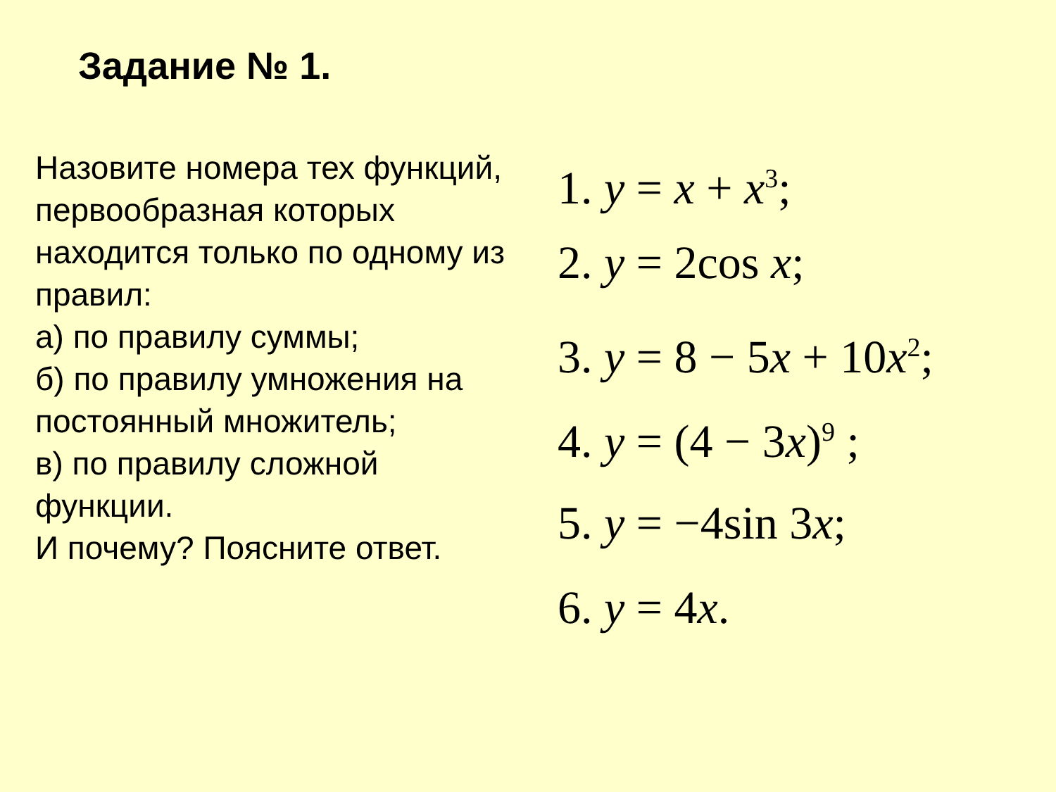Задание № 1.
Назовите номера тех функций, первообразная которых находится только по одному из правил:
а) по правилу суммы;
б) по правилу умножения на постоянный множитель;
в) по правилу сложной функции.
И почему? Поясните ответ.
1. y = x + x<sup>3</sup>;
2. y = 2cos x;
3. y = 8 − 5x + 10x<sup>2</sup>;
4. y = (4 − 3x)<sup>9</sup> ;
5. y = −4sin 3x;
6. y = 4x.